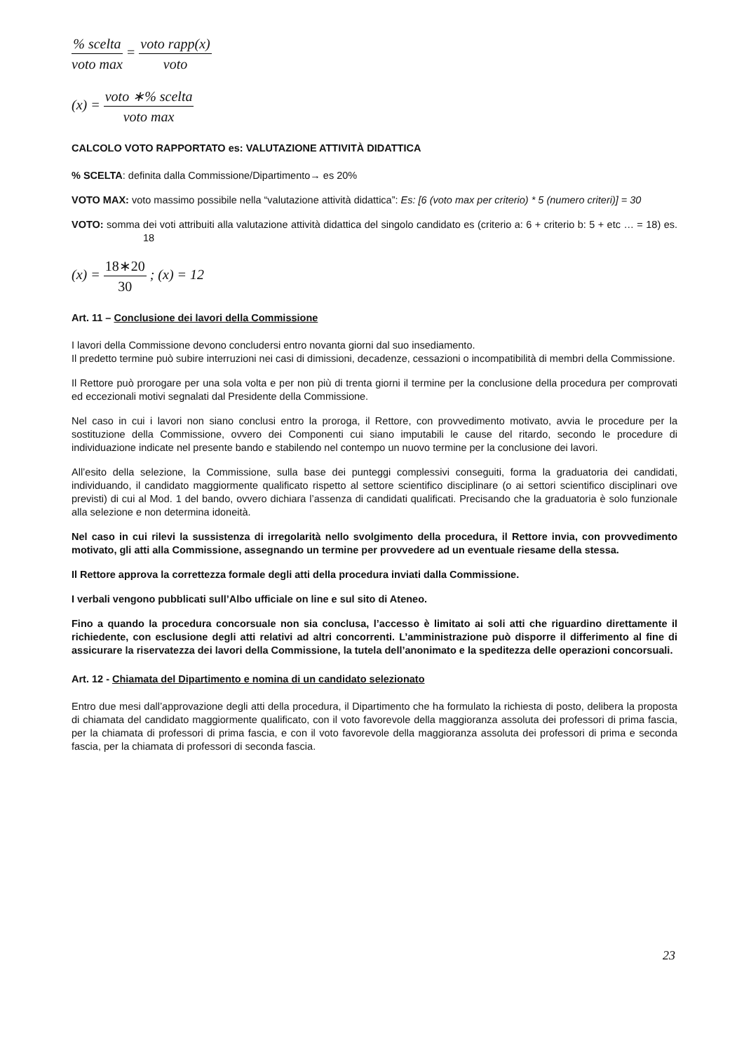% scelta voto max = voto rapp(x) voto
(x) = voto ∗% scelta voto max
CALCOLO VOTO RAPPORTATO es: VALUTAZIONE ATTIVITÀ DIDATTICA
% SCELTA: definita dalla Commissione/Dipartimento→ es 20%
VOTO MAX: voto massimo possibile nella “valutazione attività didattica”: Es: [6 (voto max per criterio) * 5 (numero criteri)] = 30
VOTO: somma dei voti attribuiti alla valutazione attività didattica del singolo candidato es (criterio a: 6 + criterio b: 5 + etc … = 18) es. 18
(x) = 18∗20 30 ; (x) = 12
Art. 11 – Conclusione dei lavori della Commissione
I lavori della Commissione devono concludersi entro novanta giorni dal suo insediamento.
Il predetto termine può subire interruzioni nei casi di dimissioni, decadenze, cessazioni o incompatibilità di membri della Commissione.
Il Rettore può prorogare per una sola volta e per non più di trenta giorni il termine per la conclusione della procedura per comprovati ed eccezionali motivi segnalati dal Presidente della Commissione.
Nel caso in cui i lavori non siano conclusi entro la proroga, il Rettore, con provvedimento motivato, avvia le procedure per la sostituzione della Commissione, ovvero dei Componenti cui siano imputabili le cause del ritardo, secondo le procedure di individuazione indicate nel presente bando e stabilendo nel contempo un nuovo termine per la conclusione dei lavori.
All’esito della selezione, la Commissione, sulla base dei punteggi complessivi conseguiti, forma la graduatoria dei candidati, individuando, il candidato maggiormente qualificato rispetto al settore scientifico disciplinare (o ai settori scientifico disciplinari ove previsti) di cui al Mod. 1 del bando, ovvero dichiara l’assenza di candidati qualificati. Precisando che la graduatoria è solo funzionale alla selezione e non determina idoneità.
Nel caso in cui rilevi la sussistenza di irregolarità nello svolgimento della procedura, il Rettore invia, con provvedimento motivato, gli atti alla Commissione, assegnando un termine per provvedere ad un eventuale riesame della stessa.
Il Rettore approva la correttezza formale degli atti della procedura inviati dalla Commissione.
I verbali vengono pubblicati sull’Albo ufficiale on line e sul sito di Ateneo.
Fino a quando la procedura concorsuale non sia conclusa, l’accesso è limitato ai soli atti che riguardino direttamente il richiedente, con esclusione degli atti relativi ad altri concorrenti. L’amministrazione può disporre il differimento al fine di assicurare la riservatezza dei lavori della Commissione, la tutela dell’anonimato e la speditezza delle operazioni concorsuali.
Art. 12 - Chiamata del Dipartimento e nomina di un candidato selezionato
Entro due mesi dall’approvazione degli atti della procedura, il Dipartimento che ha formulato la richiesta di posto, delibera la proposta di chiamata del candidato maggiormente qualificato, con il voto favorevole della maggioranza assoluta dei professori di prima fascia, per la chiamata di professori di prima fascia, e con il voto favorevole della maggioranza assoluta dei professori di prima e seconda fascia, per la chiamata di professori di seconda fascia.
23